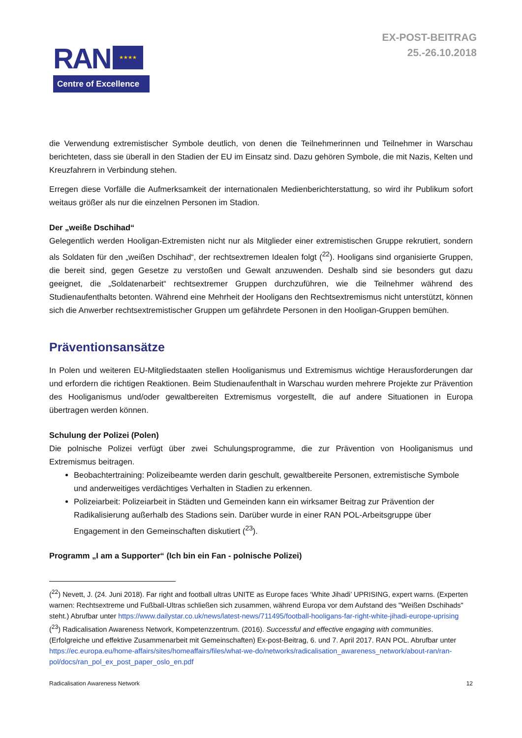RAN ★★★★
Centre of Excellence
EX-POST-BEITRAG
25.-26.10.2018
die Verwendung extremistischer Symbole deutlich, von denen die Teilnehmerinnen und Teilnehmer in Warschau berichteten, dass sie überall in den Stadien der EU im Einsatz sind. Dazu gehören Symbole, die mit Nazis, Kelten und Kreuzfahrern in Verbindung stehen.
Erregen diese Vorfälle die Aufmerksamkeit der internationalen Medienberichterstattung, so wird ihr Publikum sofort weitaus größer als nur die einzelnen Personen im Stadion.
Der „weiße Dschihad“
Gelegentlich werden Hooligan-Extremisten nicht nur als Mitglieder einer extremistischen Gruppe rekrutiert, sondern als Soldaten für den „weißen Dschihad“, der rechtsextremen Idealen folgt (<sup>22</sup>). Hooligans sind organisierte Gruppen, die bereit sind, gegen Gesetze zu verstoßen und Gewalt anzuwenden. Deshalb sind sie besonders gut dazu geeignet, die „Soldatenarbeit“ rechtsextremer Gruppen durchzuführen, wie die Teilnehmer während des Studienaufenthalts betonten. Während eine Mehrheit der Hooligans den Rechtsextremismus nicht unterstützt, können sich die Anwerber rechtsextremistischer Gruppen um gefährdete Personen in den Hooligan-Gruppen bemühen.
Präventionsansätze
In Polen und weiteren EU-Mitgliedstaaten stellen Hooliganismus und Extremismus wichtige Herausforderungen dar und erfordern die richtigen Reaktionen. Beim Studienaufenthalt in Warschau wurden mehrere Projekte zur Prävention des Hooliganismus und/oder gewaltbereiten Extremismus vorgestellt, die auf andere Situationen in Europa übertragen werden können.
Schulung der Polizei (Polen)
Die polnische Polizei verfügt über zwei Schulungsprogramme, die zur Prävention von Hooliganismus und Extremismus beitragen.
Beobachtertraining: Polizeibeamte werden darin geschult, gewaltbereite Personen, extremistische Symbole und anderweitiges verdächtiges Verhalten in Stadien zu erkennen.
Polizeiarbeit: Polizeiarbeit in Städten und Gemeinden kann ein wirksamer Beitrag zur Prävention der Radikalisierung außerhalb des Stadions sein. Darüber wurde in einer RAN POL-Arbeitsgruppe über Engagement in den Gemeinschaften diskutiert (<sup>23</sup>).
Programm „I am a Supporter“ (Ich bin ein Fan - polnische Polizei)
(<sup>22</sup>) Nevett, J. (24. Juni 2018). Far right and football ultras UNITE as Europe faces ‘White Jihadi’ UPRISING, expert warns. (Experten warnen: Rechtsextreme und Fußball-Ultras schließen sich zusammen, während Europa vor dem Aufstand des "Weißen Dschihads" steht.) Abrufbar unter https://www.dailystar.co.uk/news/latest-news/711495/football-hooligans-far-right-white-jihadi-europe-uprising
(<sup>23</sup>) Radicalisation Awareness Network, Kompetenzzentrum. (2016). Successful and effective engaging with communities. (Erfolgreiche und effektive Zusammenarbeit mit Gemeinschaften) Ex-post-Beitrag, 6. und 7. April 2017. RAN POL. Abrufbar unter https://ec.europa.eu/home-affairs/sites/homeaffairs/files/what-we-do/networks/radicalisation_awareness_network/about-ran/ran-pol/docs/ran_pol_ex_post_paper_oslo_en.pdf
Radicalisation Awareness Network 12